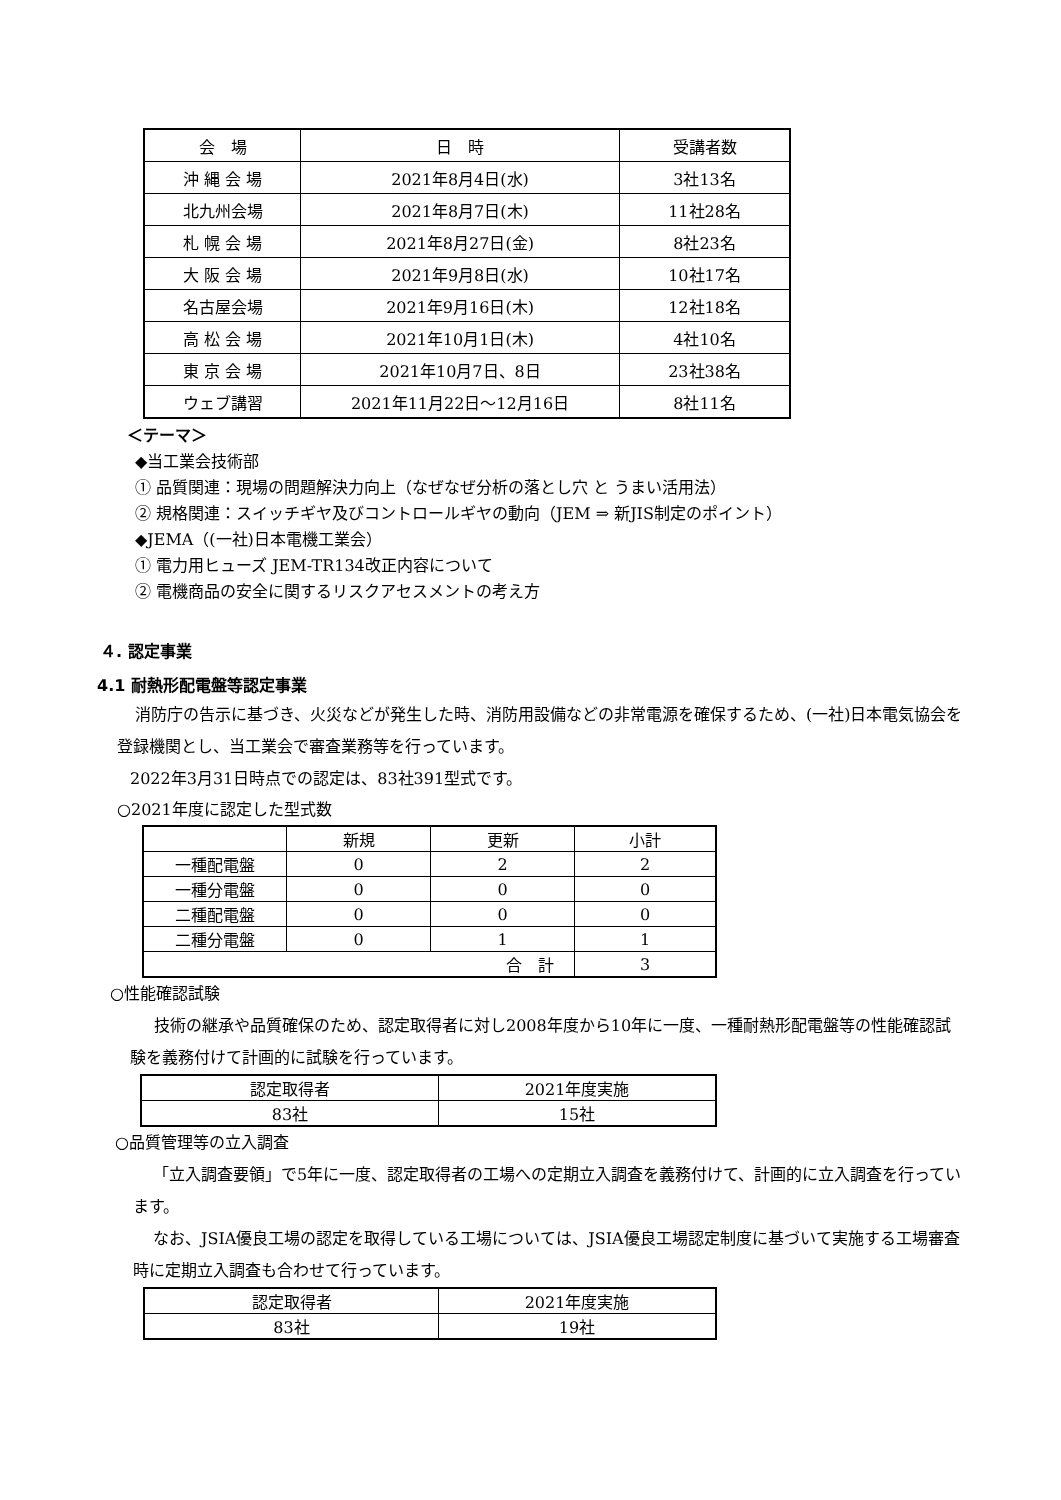| 会 場 | 日 時 | 受講者数 |
| --- | --- | --- |
| 沖 縄 会 場 | 2021年8月4日(水) | 3社13名 |
| 北九州会場 | 2021年8月7日(木) | 11社28名 |
| 札 幌 会 場 | 2021年8月27日(金) | 8社23名 |
| 大 阪 会 場 | 2021年9月8日(水) | 10社17名 |
| 名古屋会場 | 2021年9月16日(木) | 12社18名 |
| 高 松 会 場 | 2021年10月1日(木) | 4社10名 |
| 東 京 会 場 | 2021年10月7日、8日 | 23社38名 |
| ウェブ講習 | 2021年11月22日～12月16日 | 8社11名 |
＜テーマ＞
◆当工業会技術部
① 品質関連：現場の問題解決力向上（なぜなぜ分析の落とし穴 と うまい活用法）
② 規格関連：スイッチギヤ及びコントロールギヤの動向（JEM ⇒ 新JIS制定のポイント）
◆JEMA（(一社)日本電機工業会）
① 電力用ヒューズ JEM-TR134改正内容について
② 電機商品の安全に関するリスクアセスメントの考え方
４. 認定事業
4.1 耐熱形配電盤等認定事業
消防庁の告示に基づき、火災などが発生した時、消防用設備などの非常電源を確保するため、(一社)日本電気協会を登録機関とし、当工業会で審査業務等を行っています。
2022年3月31日時点での認定は、83社391型式です。
○2021年度に認定した型式数
| | 新規 | 更新 | 小計 |
| --- | --- | --- | --- |
| 一種配電盤 | 0 | 2 | 2 |
| 一種分電盤 | 0 | 0 | 0 |
| 二種配電盤 | 0 | 0 | 0 |
| 二種分電盤 | 0 | 1 | 1 |
| 合 計 | | | 3 |
○性能確認試験
技術の継承や品質確保のため、認定取得者に対し2008年度から10年に一度、一種耐熱形配電盤等の性能確認試験を義務付けて計画的に試験を行っています。
| 認定取得者 | 2021年度実施 |
| --- | --- |
| 83社 | 15社 |
○品質管理等の立入調査
「立入調査要領」で5年に一度、認定取得者の工場への定期立入調査を義務付けて、計画的に立入調査を行っています。
なお、JSIA優良工場の認定を取得している工場については、JSIA優良工場認定制度に基づいて実施する工場審査時に定期立入調査も合わせて行っています。
| 認定取得者 | 2021年度実施 |
| --- | --- |
| 83社 | 19社 |